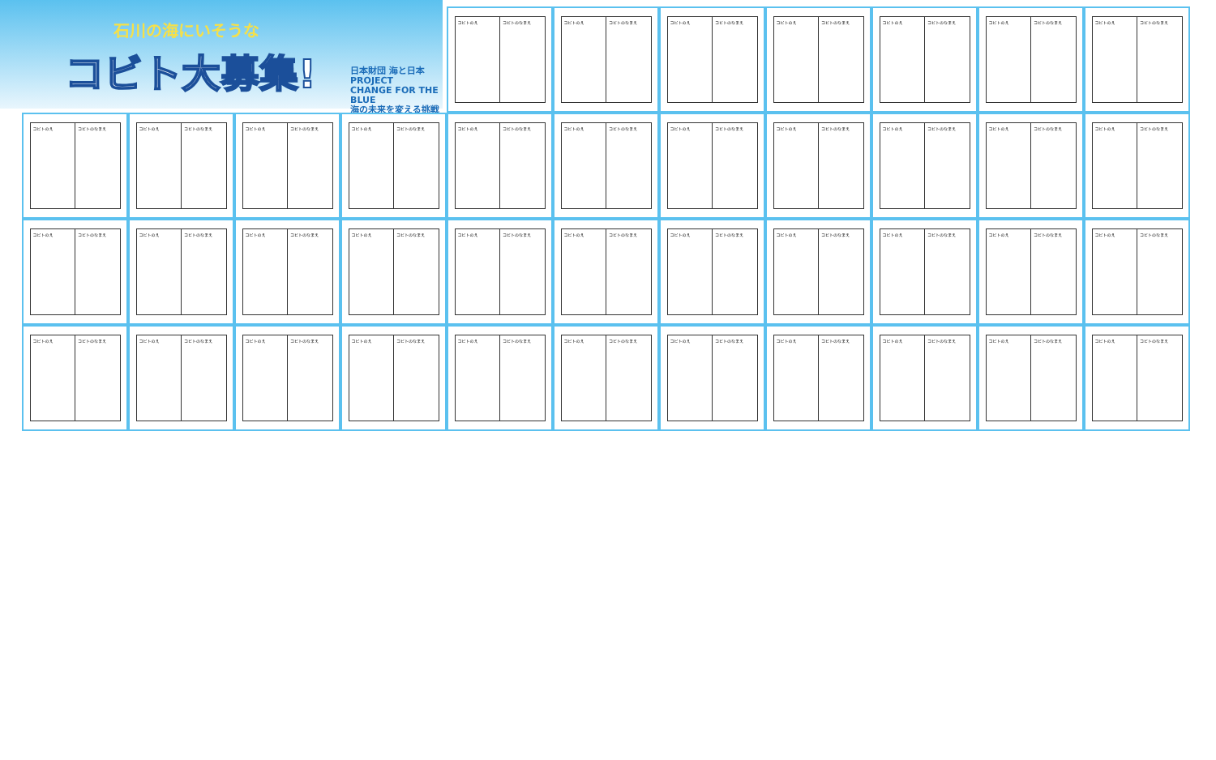石川の海にいそうな
コビト大募集!
日本財団 海と日本PROJECT
CHANGE FOR THE BLUE
海の未来を変える挑戦
コビトのえ コビトのなまえ
コビトのえ コビトのなまえ
コビトのえ コビトのなまえ
コビトのえ コビトのなまえ
コビトのえ コビトのなまえ
コビトのえ コビトのなまえ
コビトのえ コビトのなまえ
コビトのえ コビトのなまえ
コビトのえ コビトのなまえ
コビトのえ コビトのなまえ
コビトのえ コビトのなまえ
コビトのえ コビトのなまえ
コビトのえ コビトのなまえ
コビトのえ コビトのなまえ
コビトのえ コビトのなまえ
コビトのえ コビトのなまえ
コビトのえ コビトのなまえ
コビトのえ コビトのなまえ
コビトのえ コビトのなまえ
コビトのえ コビトのなまえ
コビトのえ コビトのなまえ
コビトのえ コビトのなまえ
コビトのえ コビトのなまえ
コビトのえ コビトのなまえ
コビトのえ コビトのなまえ
コビトのえ コビトのなまえ
コビトのえ コビトのなまえ
コビトのえ コビトのなまえ
コビトのえ コビトのなまえ
コビトのえ コビトのなまえ
コビトのえ コビトのなまえ
コビトのえ コビトのなまえ
コビトのえ コビトのなまえ
コビトのえ コビトのなまえ
コビトのえ コビトのなまえ
コビトのえ コビトのなまえ
コビトのえ コビトのなまえ
コビトのえ コビトのなまえ
コビトのえ コビトのなまえ
コビトのえ コビトのなまえ